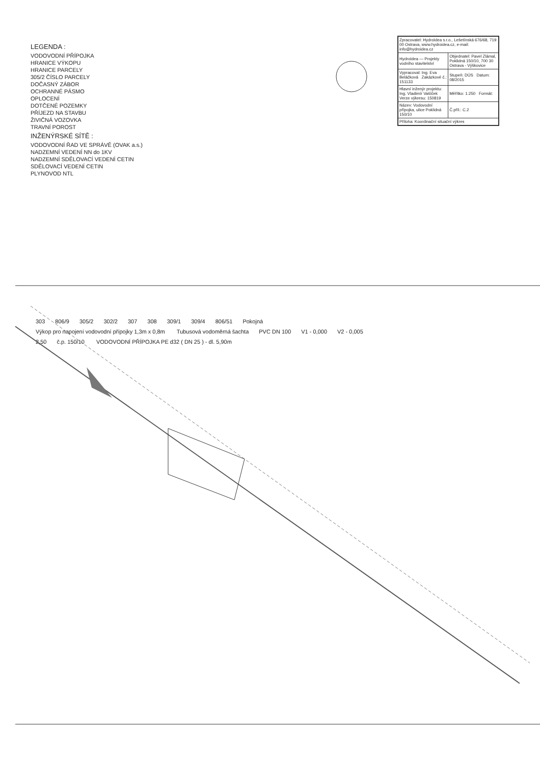LEGENDA :
VODOVODNÍ PŘÍPOJKA
HRANICE VÝKOPU
HRANICE PARCELY
305/2 ČÍSLO PARCELY
DOČASNÝ ZÁBOR
OCHRANNÉ PÁSMO
OPLOCENÍ
DOTČENÉ POZEMKY
PŘÍJEZD NA STAVBU
ŽIVIČNÁ VOZOVKA
TRAVNÍ POROST
INŽENÝRSKÉ SÍTĚ :
VODOVODNÍ ŘAD VE SPRÁVĚ (OVAK a.s.)
NADZEMNÍ VEDENÍ NN do 1KV
NADZEMNÍ SDĚLOVACÍ VEDENÍ CETIN
SDĚLOVACÍ VEDENÍ CETIN
PLYNOVOD NTL
303 806/9 305/2 302/2 307 308 309/1 309/4 806/51 Pokojná Výkop pro napojení vodovodní přípojky 1,3m x 0,8m Tubusová vodoměrná šachta PVC DN 100 V1 - 0,000 V2 - 0,005 2,50 č.p. 150/10 VODOVODNÍ PŘÍPOJKA PE d32 ( DN 25 ) - dl. 5,90m
| Zpracovatel: HydroIdea s.r.o., Lešetínská 676/68, 719 00 Ostrava, www.hydroidea.cz, e-mail: info@hydroidea.cz | |
| HydroIdea — Projekty vodního stavitelství | Objednatel: Pavel Zlámal, Poklidná 150/10, 700 30 Ostrava - Výškovice |
| Vypracoval: Ing. Eva Beláčková Zakázkové č.: 151133 | Stupeň: DÚS Datum: 08/2015 |
| Hlavní inženýr projektu: Ing. Vladimír Vašíček Verze výkresu: 150819 | Měřítko: 1:250 Formát: |
| Název: Vodovodní přípojka, ulice Poklidná 150/10 | Č.příl.: C.2 |
| Příloha: Koordinační situační výkres | |